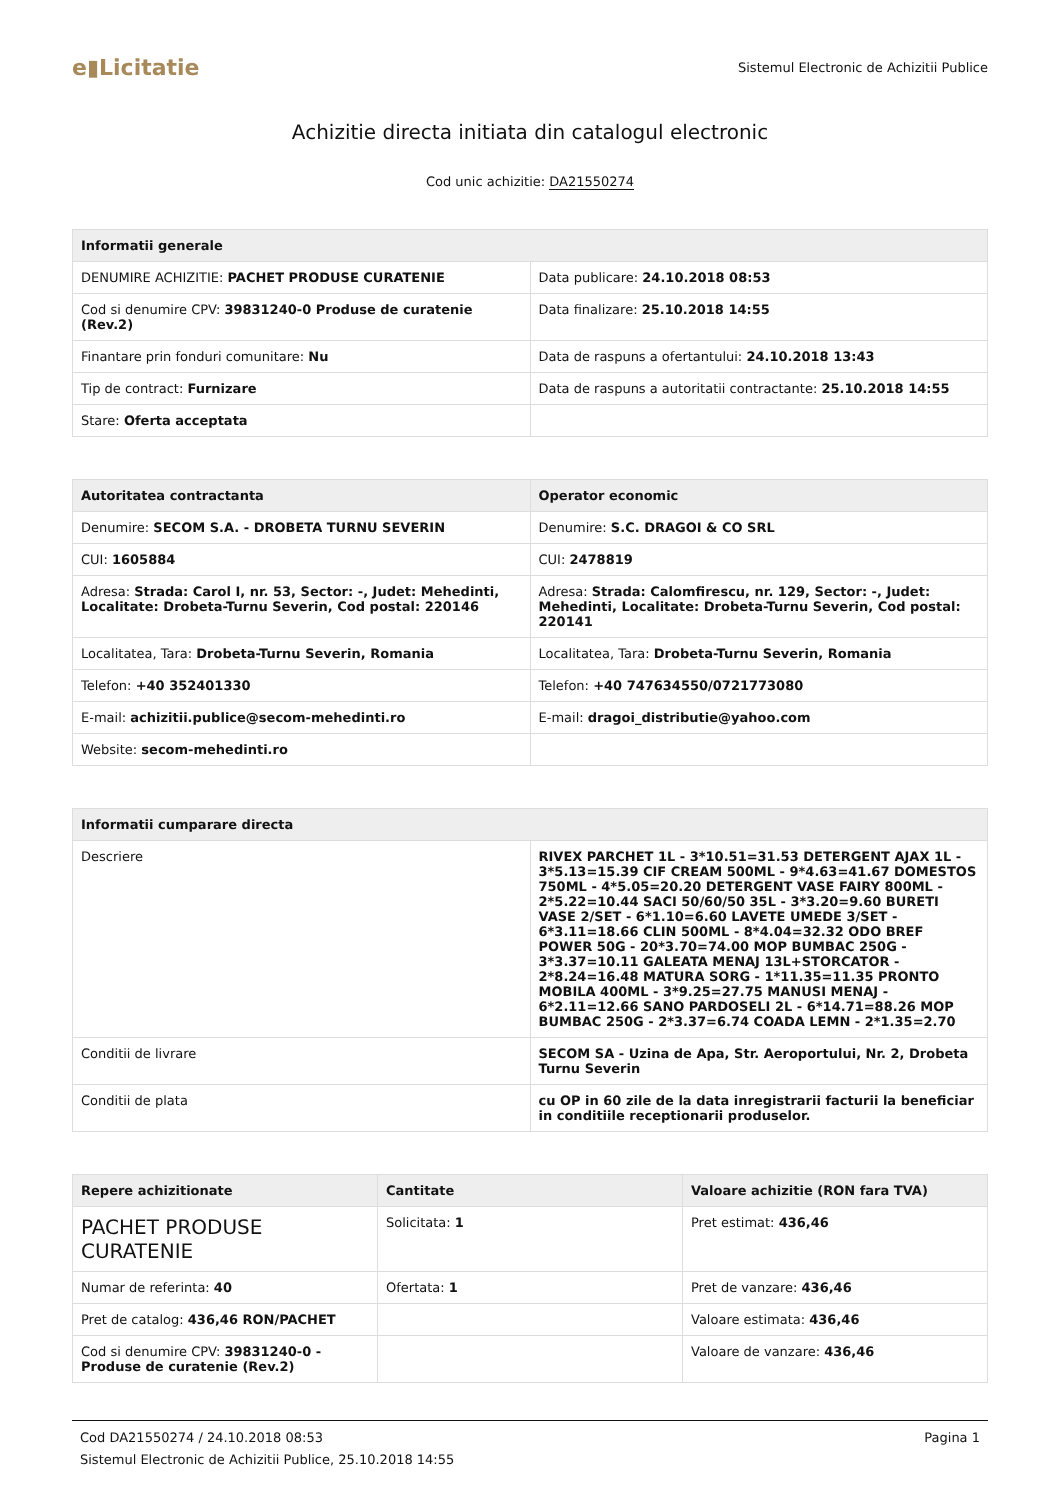e▮Licitatie
Sistemul Electronic de Achizitii Publice
Achizitie directa initiata din catalogul electronic
Cod unic achizitie: DA21550274
| Informatii generale | |
| --- | --- |
| DENUMIRE ACHIZITIE: PACHET PRODUSE CURATENIE | Data publicare: 24.10.2018 08:53 |
| Cod si denumire CPV: 39831240-0 Produse de curatenie (Rev.2) | Data finalizare: 25.10.2018 14:55 |
| Finantare prin fonduri comunitare: Nu | Data de raspuns a ofertantului: 24.10.2018 13:43 |
| Tip de contract: Furnizare | Data de raspuns a autoritatii contractante: 25.10.2018 14:55 |
| Stare: Oferta acceptata | |
| Autoritatea contractanta | Operator economic |
| --- | --- |
| Denumire: SECOM S.A. - DROBETA TURNU SEVERIN | Denumire: S.C. DRAGOI & CO SRL |
| CUI: 1605884 | CUI: 2478819 |
| Adresa: Strada: Carol I, nr. 53, Sector: -, Judet: Mehedinti, Localitate: Drobeta-Turnu Severin, Cod postal: 220146 | Adresa: Strada: Calomfirescu, nr. 129, Sector: -, Judet: Mehedinti, Localitate: Drobeta-Turnu Severin, Cod postal: 220141 |
| Localitatea, Tara: Drobeta-Turnu Severin, Romania | Localitatea, Tara: Drobeta-Turnu Severin, Romania |
| Telefon: +40 352401330 | Telefon: +40 747634550/0721773080 |
| E-mail: achizitii.publice@secom-mehedinti.ro | E-mail: dragoi_distributie@yahoo.com |
| Website: secom-mehedinti.ro | |
| Informatii cumparare directa | |
| --- | --- |
| Descriere | RIVEX PARCHET 1L - 3*10.51=31.53 DETERGENT AJAX 1L - 3*5.13=15.39 CIF CREAM 500ML - 9*4.63=41.67 DOMESTOS 750ML - 4*5.05=20.20 DETERGENT VASE FAIRY 800ML - 2*5.22=10.44 SACI 50/60/50 35L - 3*3.20=9.60 BURETI VASE 2/SET - 6*1.10=6.60 LAVETE UMEDE 3/SET - 6*3.11=18.66 CLIN 500ML - 8*4.04=32.32 ODO BREF POWER 50G - 20*3.70=74.00 MOP BUMBAC 250G - 3*3.37=10.11 GALEATA MENAJ 13L+STORCATOR - 2*8.24=16.48 MATURA SORG - 1*11.35=11.35 PRONTO MOBILA 400ML - 3*9.25=27.75 MANUSI MENAJ - 6*2.11=12.66 SANO PARDOSELI 2L - 6*14.71=88.26 MOP BUMBAC 250G - 2*3.37=6.74 COADA LEMN - 2*1.35=2.70 |
| Conditii de livrare | SECOM SA - Uzina de Apa, Str. Aeroportului, Nr. 2, Drobeta Turnu Severin |
| Conditii de plata | cu OP in 60 zile de la data inregistrarii facturii la beneficiar in conditiile receptionarii produselor. |
| Repere achizitionate | Cantitate | Valoare achizitie (RON fara TVA) |
| --- | --- | --- |
| PACHET PRODUSE CURATENIE | Solicitata: 1 | Pret estimat: 436,46 |
| Numar de referinta: 40 | Ofertata: 1 | Pret de vanzare: 436,46 |
| Pret de catalog: 436,46 RON/PACHET | | Valoare estimata: 436,46 |
| Cod si denumire CPV: 39831240-0 - Produse de curatenie (Rev.2) | | Valoare de vanzare: 436,46 |
Cod DA21550274 / 24.10.2018 08:53 Pagina 1
Sistemul Electronic de Achizitii Publice, 25.10.2018 14:55